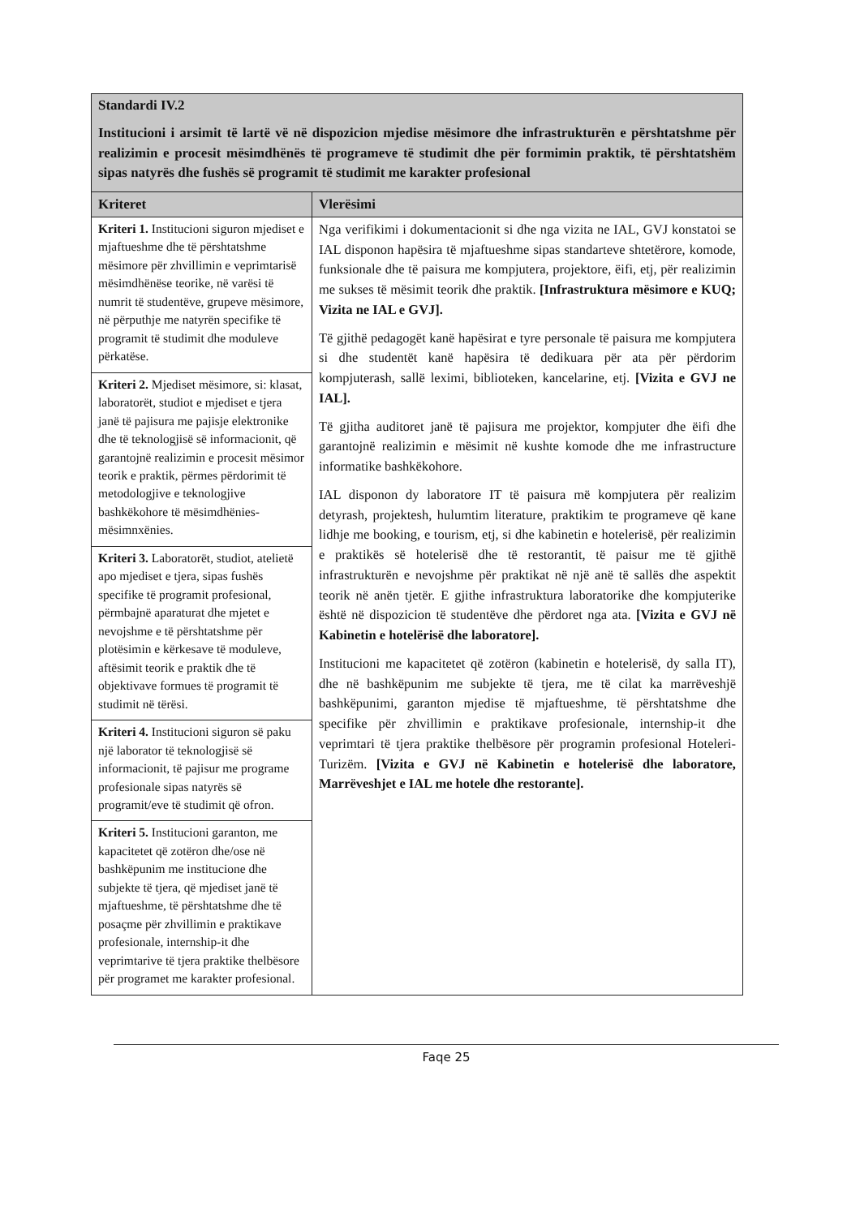| Standardi IV.2 Institucioni i arsimit të lartë vë në dispozicion mjedise mësimore dhe infrastrukturën e përshtatshme për realizimin e procesit mësimdhënës të programeve të studimit dhe për formimin praktik, të përshtatshëm sipas natyrës dhe fushës së programit të studimit me karakter profesional | |
| Kriteret | Vlerësimi |
| Kriteri 1. Institucioni siguron mjediset e mjaftueshme dhe të përshtatshme mësimore për zhvillimin e veprimtarisë mësimdhënëse teorike, në varësi të numrit të studentëve, grupeve mësimore, në përputhje me natyrën specifike të programit të studimit dhe moduleve përkatëse. | Nga verifikimi i dokumentacionit si dhe nga vizita ne IAL, GVJ konstatoi se IAL disponon hapësira të mjaftueshme sipas standarteve shtetërore, komode, funksionale dhe të paisura me kompjutera, projektore, ëifi, etj, për realizimin me sukses të mësimit teorik dhe praktik. [Infrastruktura mësimore e KUQ; Vizita ne IAL e GVJ]. Të gjithë pedagogët kanë hapësirat e tyre personale të paisura me kompjutera si dhe studentët kanë hapësira të dedikuara për ata për përdorim kompjuterash, sallë leximi, biblioteken, kancelarine, etj. [Vizita e GVJ ne IAL]. Të gjitha auditoret janë të pajisura me projektor, kompjuter dhe ëifi dhe garantojnë realizimin e mësimit në kushte komode dhe me infrastructure informatike bashkëkohore. IAL disponon dy laboratore IT të paisura më kompjutera për realizim detyrash, projektesh, hulumtim literature, praktikim te programeve që kane lidhje me booking, e tourism, etj, si dhe kabinetin e hotelerisë, për realizimin e praktikës së hotelerisë dhe të restorantit, të paisur me të gjithë infrastrukturën e nevojshme për praktikat në një anë të sallës dhe aspektit teorik në anën tjetër. E gjithe infrastruktura laboratorike dhe kompjuterike është në dispozicion të studentëve dhe përdoret nga ata. [Vizita e GVJ në Kabinetin e hotelërisë dhe laboratore]. Institucioni me kapacitetet që zotëron (kabinetin e hotelerisë, dy salla IT), dhe në bashkëpunim me subjekte të tjera, me të cilat ka marrëveshjë bashkëpunimi, garanton mjedise të mjaftueshme, të përshtatshme dhe specifike për zhvillimin e praktikave profesionale, internship-it dhe veprimtari të tjera praktike thelbësore për programin profesional Hoteleri-Turizëm. [Vizita e GVJ në Kabinetin e hotelerisë dhe laboratore, Marrëveshjet e IAL me hotele dhe restorante]. |
| Kriteri 2. Mjediset mësimore, si: klasat, laboratorët, studiot e mjediset e tjera janë të pajisura me pajisje elektronike dhe të teknologjisë së informacionit, që garantojnë realizimin e procesit mësimor teorik e praktik, përmes përdorimit të metodologjive e teknologjive bashkëkohore të mësimdhënies-mësimnxënies. | |
| Kriteri 3. Laboratorët, studiot, atelietë apo mjediset e tjera, sipas fushës specifike të programit profesional, përmbajnë aparaturat dhe mjetet e nevojshme e të përshtatshme për plotësimin e kërkesave të moduleve, aftësimit teorik e praktik dhe të objektivave formues të programit të studimit në tërësi. | |
| Kriteri 4. Institucioni siguron së paku një laborator të teknologjisë së informacionit, të pajisur me programe profesionale sipas natyrës së programit/eve të studimit që ofron. | |
| Kriteri 5. Institucioni garanton, me kapacitetet që zotëron dhe/ose në bashkëpunim me institucione dhe subjekte të tjera, që mjediset janë të mjaftueshme, të përshtatshme dhe të posaçme për zhvillimin e praktikave profesionale, internship-it dhe veprimtarive të tjera praktike thelbësore për programet me karakter profesional. | |
Faqe 25